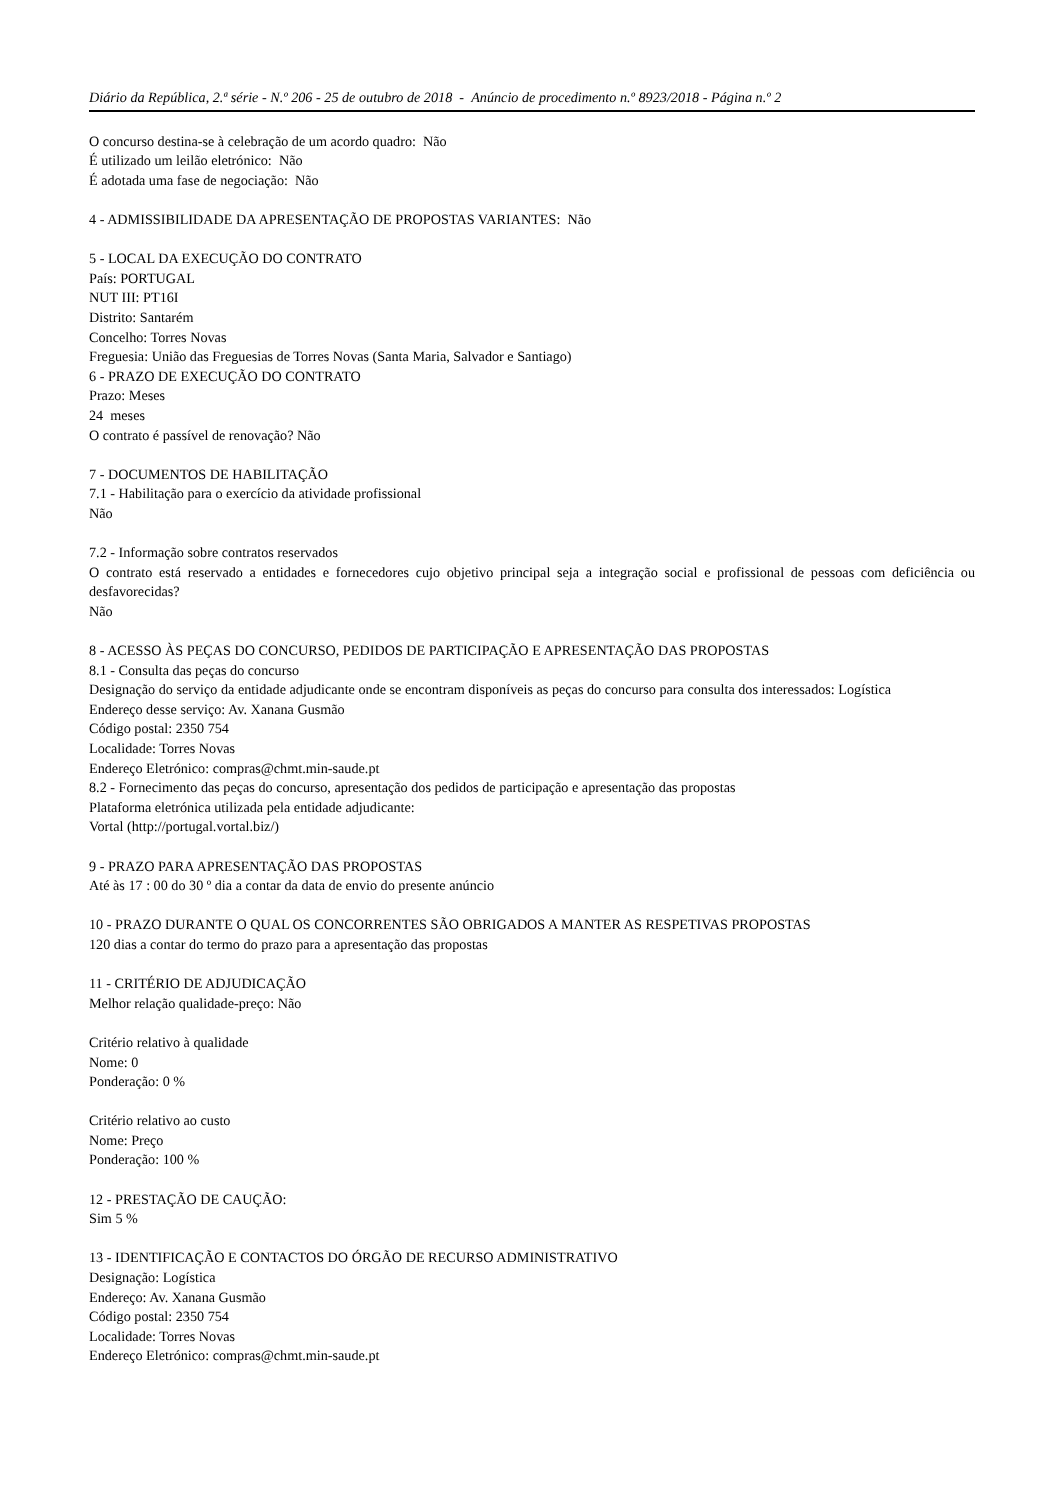Diário da República, 2.ª série - N.º 206 - 25 de outubro de 2018 - Anúncio de procedimento n.º 8923/2018 - Página n.º 2
O concurso destina-se à celebração de um acordo quadro: Não
É utilizado um leilão eletrónico: Não
É adotada uma fase de negociação: Não
4 - ADMISSIBILIDADE DA APRESENTAÇÃO DE PROPOSTAS VARIANTES: Não
5 - LOCAL DA EXECUÇÃO DO CONTRATO
País: PORTUGAL
NUT III: PT16I
Distrito: Santarém
Concelho: Torres Novas
Freguesia: União das Freguesias de Torres Novas (Santa Maria, Salvador e Santiago)
6 - PRAZO DE EXECUÇÃO DO CONTRATO
Prazo: Meses
24 meses
O contrato é passível de renovação? Não
7 - DOCUMENTOS DE HABILITAÇÃO
7.1 - Habilitação para o exercício da atividade profissional
Não
7.2 - Informação sobre contratos reservados
O contrato está reservado a entidades e fornecedores cujo objetivo principal seja a integração social e profissional de pessoas com deficiência ou desfavorecidas?
Não
8 - ACESSO ÀS PEÇAS DO CONCURSO, PEDIDOS DE PARTICIPAÇÃO E APRESENTAÇÃO DAS PROPOSTAS
8.1 - Consulta das peças do concurso
Designação do serviço da entidade adjudicante onde se encontram disponíveis as peças do concurso para consulta dos interessados: Logística
Endereço desse serviço: Av. Xanana Gusmão
Código postal: 2350 754
Localidade: Torres Novas
Endereço Eletrónico: compras@chmt.min-saude.pt
8.2 - Fornecimento das peças do concurso, apresentação dos pedidos de participação e apresentação das propostas
Plataforma eletrónica utilizada pela entidade adjudicante:
Vortal (http://portugal.vortal.biz/)
9 - PRAZO PARA APRESENTAÇÃO DAS PROPOSTAS
Até às 17 : 00 do 30 º dia a contar da data de envio do presente anúncio
10 - PRAZO DURANTE O QUAL OS CONCORRENTES SÃO OBRIGADOS A MANTER AS RESPETIVAS PROPOSTAS
120 dias a contar do termo do prazo para a apresentação das propostas
11 - CRITÉRIO DE ADJUDICAÇÃO
Melhor relação qualidade-preço: Não
Critério relativo à qualidade
Nome: 0
Ponderação: 0 %
Critério relativo ao custo
Nome: Preço
Ponderação: 100 %
12 - PRESTAÇÃO DE CAUÇÃO:
Sim 5 %
13 - IDENTIFICAÇÃO E CONTACTOS DO ÓRGÃO DE RECURSO ADMINISTRATIVO
Designação: Logística
Endereço: Av. Xanana Gusmão
Código postal: 2350 754
Localidade: Torres Novas
Endereço Eletrónico: compras@chmt.min-saude.pt